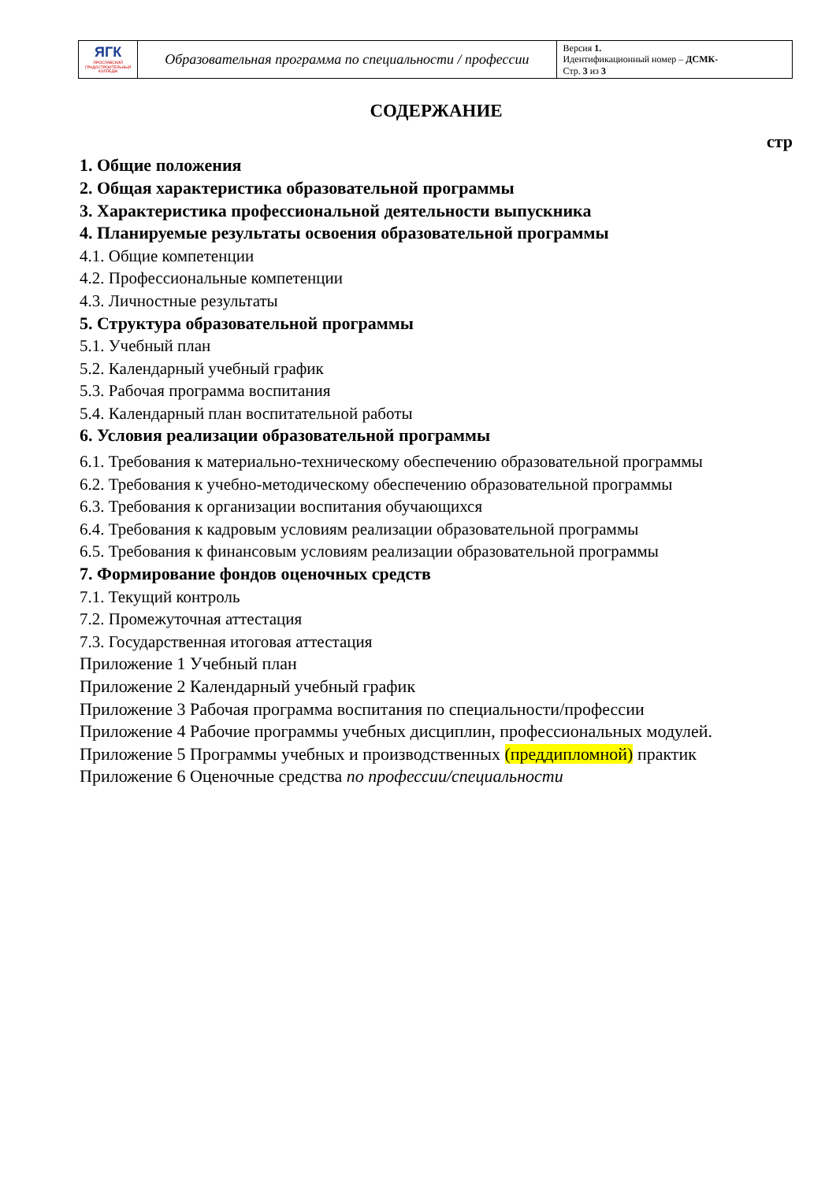| ЯГК ЯРОСЛАВСКИЙ ГРАДОСТРОИТЕЛЬНЫЙ КОЛЛЕДЖ | Образовательная программа по специальности / профессии | Версия 1. Идентификационный номер – ДСМК- Стр. 3 из 3 |
СОДЕРЖАНИЕ
стр
1. Общие положения
2. Общая характеристика образовательной программы
3. Характеристика профессиональной деятельности выпускника
4. Планируемые результаты освоения образовательной программы
4.1. Общие компетенции
4.2. Профессиональные компетенции
4.3. Личностные результаты
5. Структура образовательной программы
5.1. Учебный план
5.2. Календарный учебный график
5.3. Рабочая программа воспитания
5.4. Календарный план воспитательной работы
6. Условия реализации образовательной программы
6.1. Требования к материально-техническому обеспечению образовательной программы
6.2. Требования к учебно-методическому обеспечению образовательной программы
6.3. Требования к организации воспитания обучающихся
6.4. Требования к кадровым условиям реализации образовательной программы
6.5. Требования к финансовым условиям реализации образовательной программы
7. Формирование фондов оценочных средств
7.1. Текущий контроль
7.2. Промежуточная аттестация
7.3. Государственная итоговая аттестация
Приложение 1 Учебный план
Приложение 2 Календарный учебный график
Приложение 3 Рабочая программа воспитания по специальности/профессии
Приложение 4 Рабочие программы учебных дисциплин, профессиональных модулей.
Приложение 5 Программы учебных и производственных (преддипломной) практик
Приложение 6 Оценочные средства по профессии/специальности